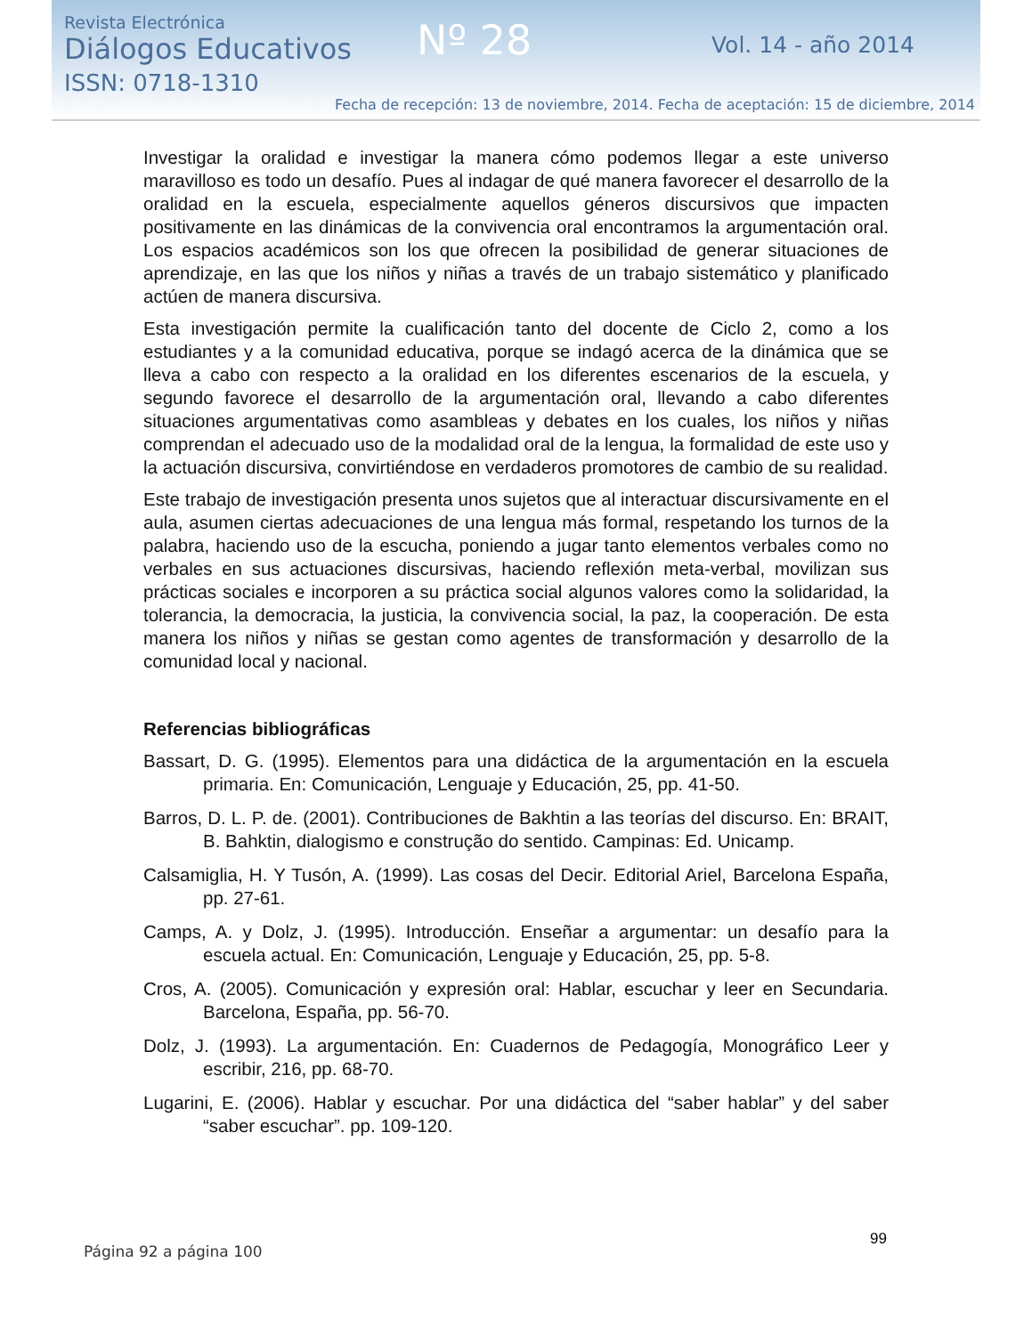Revista Electrónica
Diálogos Educativos
ISSN: 0718-1310
Nº 28 Vol. 14 - año 2014
Fecha de recepción: 13 de noviembre, 2014. Fecha de aceptación: 15 de diciembre, 2014
Investigar la oralidad e investigar la manera cómo podemos llegar a este universo maravilloso es todo un desafío. Pues al indagar de qué manera favorecer el desarrollo de la oralidad en la escuela, especialmente aquellos géneros discursivos que impacten positivamente en las dinámicas de la convivencia oral encontramos la argumentación oral. Los espacios académicos son los que ofrecen la posibilidad de generar situaciones de aprendizaje, en las que los niños y niñas a través de un trabajo sistemático y planificado actúen de manera discursiva.
Esta investigación permite la cualificación tanto del docente de Ciclo 2, como a los estudiantes y a la comunidad educativa, porque se indagó acerca de la dinámica que se lleva a cabo con respecto a la oralidad en los diferentes escenarios de la escuela, y segundo favorece el desarrollo de la argumentación oral, llevando a cabo diferentes situaciones argumentativas como asambleas y debates en los cuales, los niños y niñas comprendan el adecuado uso de la modalidad oral de la lengua, la formalidad de este uso y la actuación discursiva, convirtiéndose en verdaderos promotores de cambio de su realidad.
Este trabajo de investigación presenta unos sujetos que al interactuar discursivamente en el aula, asumen ciertas adecuaciones de una lengua más formal, respetando los turnos de la palabra, haciendo uso de la escucha, poniendo a jugar tanto elementos verbales como no verbales en sus actuaciones discursivas, haciendo reflexión meta-verbal, movilizan sus prácticas sociales e incorporen a su práctica social algunos valores como la solidaridad, la tolerancia, la democracia, la justicia, la convivencia social, la paz, la cooperación. De esta manera los niños y niñas se gestan como agentes de transformación y desarrollo de la comunidad local y nacional.
Referencias bibliográficas
Bassart, D. G. (1995). Elementos para una didáctica de la argumentación en la escuela primaria. En: Comunicación, Lenguaje y Educación, 25, pp. 41-50.
Barros, D. L. P. de. (2001). Contribuciones de Bakhtin a las teorías del discurso. En: BRAIT, B. Bahktin, dialogismo e construção do sentido. Campinas: Ed. Unicamp.
Calsamiglia, H. Y Tusón, A. (1999). Las cosas del Decir. Editorial Ariel, Barcelona España, pp. 27-61.
Camps, A. y Dolz, J. (1995). Introducción. Enseñar a argumentar: un desafío para la escuela actual. En: Comunicación, Lenguaje y Educación, 25, pp. 5-8.
Cros, A. (2005). Comunicación y expresión oral: Hablar, escuchar y leer en Secundaria. Barcelona, España, pp. 56-70.
Dolz, J. (1993). La argumentación. En: Cuadernos de Pedagogía, Monográfico Leer y escribir, 216, pp. 68-70.
Lugarini, E. (2006). Hablar y escuchar. Por una didáctica del “saber hablar” y del saber “saber escuchar”. pp. 109-120.
99
Página 92 a página 100